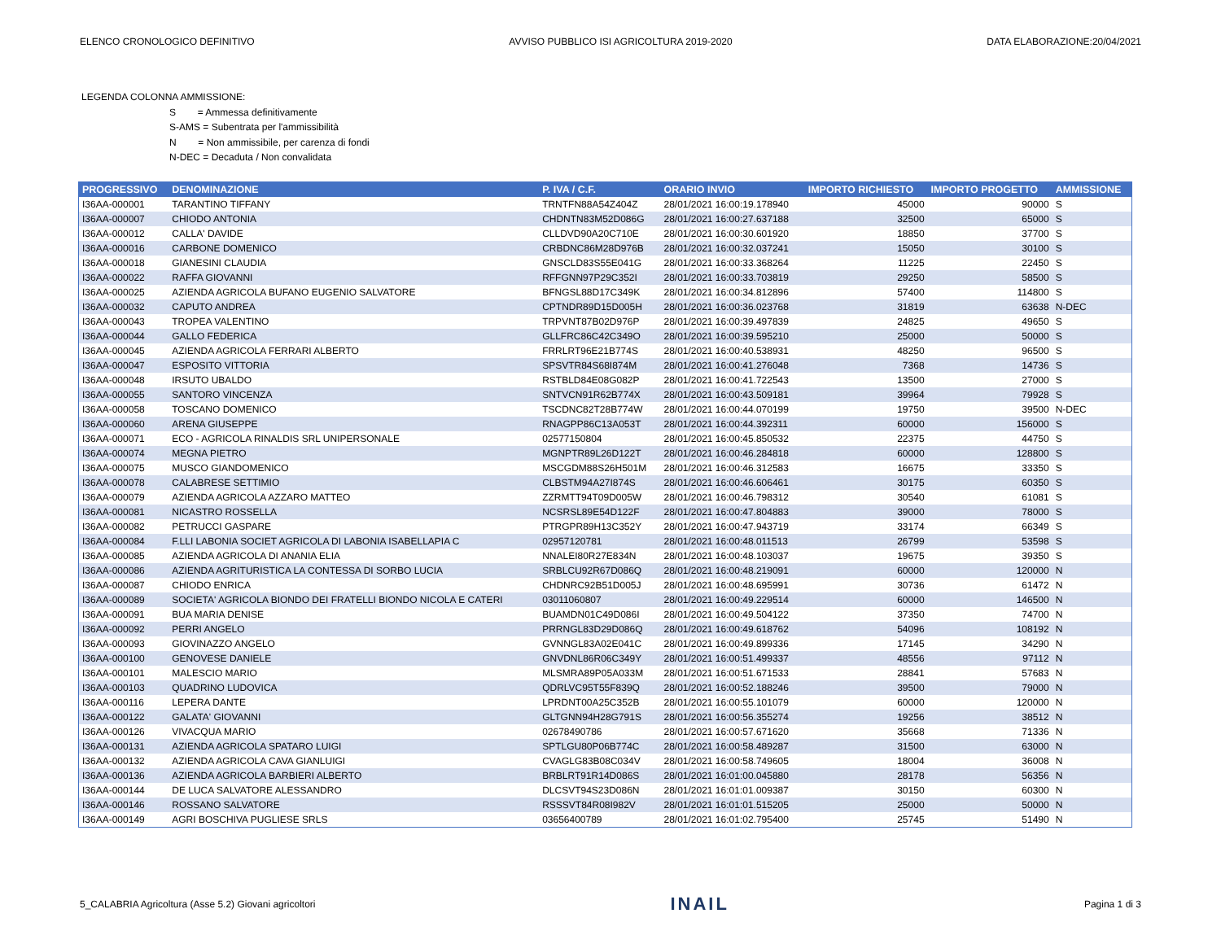ELENCO CRONOLOGICO DEFINITIVO AVVISO PUBBLICO ISI AGRICOLTURA 2019-2020 DATA ELABORAZIONE:20/04/2021
LEGENDA COLONNA AMMISSIONE:
S = Ammessa definitivamente
S-AMS = Subentrata per l'ammissibilità
N = Non ammissibile, per carenza di fondi
N-DEC = Decaduta / Non convalidata
| PROGRESSIVO | DENOMINAZIONE | P. IVA / C.F. | ORARIO INVIO | IMPORTO RICHIESTO | IMPORTO PROGETTO | AMMISSIONE |
| --- | --- | --- | --- | --- | --- | --- |
| I36AA-000001 | TARANTINO TIFFANY | TRNTFN88A54Z404Z | 28/01/2021 16:00:19.178940 | 45000 | 90000 | S |
| I36AA-000007 | CHIODO ANTONIA | CHDNTN83M52D086G | 28/01/2021 16:00:27.637188 | 32500 | 65000 | S |
| I36AA-000012 | CALLA' DAVIDE | CLLDVD90A20C710E | 28/01/2021 16:00:30.601920 | 18850 | 37700 | S |
| I36AA-000016 | CARBONE DOMENICO | CRBDNC86M28D976B | 28/01/2021 16:00:32.037241 | 15050 | 30100 | S |
| I36AA-000018 | GIANESINI CLAUDIA | GNSCLD83S55E041G | 28/01/2021 16:00:33.368264 | 11225 | 22450 | S |
| I36AA-000022 | RAFFA GIOVANNI | RFFGNN97P29C352I | 28/01/2021 16:00:33.703819 | 29250 | 58500 | S |
| I36AA-000025 | AZIENDA AGRICOLA BUFANO EUGENIO SALVATORE | BFNGSL88D17C349K | 28/01/2021 16:00:34.812896 | 57400 | 114800 | S |
| I36AA-000032 | CAPUTO ANDREA | CPTNDR89D15D005H | 28/01/2021 16:00:36.023768 | 31819 | 63638 | N-DEC |
| I36AA-000043 | TROPEA VALENTINO | TRPVNT87B02D976P | 28/01/2021 16:00:39.497839 | 24825 | 49650 | S |
| I36AA-000044 | GALLO FEDERICA | GLLFRC86C42C349O | 28/01/2021 16:00:39.595210 | 25000 | 50000 | S |
| I36AA-000045 | AZIENDA AGRICOLA FERRARI ALBERTO | FRRLRT96E21B774S | 28/01/2021 16:00:40.538931 | 48250 | 96500 | S |
| I36AA-000047 | ESPOSITO VITTORIA | SPSVTR84S68I874M | 28/01/2021 16:00:41.276048 | 7368 | 14736 | S |
| I36AA-000048 | IRSUTO UBALDO | RSTBLD84E08G082P | 28/01/2021 16:00:41.722543 | 13500 | 27000 | S |
| I36AA-000055 | SANTORO VINCENZA | SNTVCN91R62B774X | 28/01/2021 16:00:43.509181 | 39964 | 79928 | S |
| I36AA-000058 | TOSCANO DOMENICO | TSCDNC82T28B774W | 28/01/2021 16:00:44.070199 | 19750 | 39500 | N-DEC |
| I36AA-000060 | ARENA GIUSEPPE | RNAGPP86C13A053T | 28/01/2021 16:00:44.392311 | 60000 | 156000 | S |
| I36AA-000071 | ECO - AGRICOLA RINALDIS SRL UNIPERSONALE | 02577150804 | 28/01/2021 16:00:45.850532 | 22375 | 44750 | S |
| I36AA-000074 | MEGNA PIETRO | MGNPTR89L26D122T | 28/01/2021 16:00:46.284818 | 60000 | 128800 | S |
| I36AA-000075 | MUSCO GIANDOMENICO | MSCGDM88S26H501M | 28/01/2021 16:00:46.312583 | 16675 | 33350 | S |
| I36AA-000078 | CALABRESE SETTIMIO | CLBSTM94A27I874S | 28/01/2021 16:00:46.606461 | 30175 | 60350 | S |
| I36AA-000079 | AZIENDA AGRICOLA AZZARO MATTEO | ZZRMTT94T09D005W | 28/01/2021 16:00:46.798312 | 30540 | 61081 | S |
| I36AA-000081 | NICASTRO ROSSELLA | NCSRSL89E54D122F | 28/01/2021 16:00:47.804883 | 39000 | 78000 | S |
| I36AA-000082 | PETRUCCI GASPARE | PTRGPR89H13C352Y | 28/01/2021 16:00:47.943719 | 33174 | 66349 | S |
| I36AA-000084 | F.LLI LABONIA SOCIET AGRICOLA DI LABONIA ISABELLAPIA C | 02957120781 | 28/01/2021 16:00:48.011513 | 26799 | 53598 | S |
| I36AA-000085 | AZIENDA AGRICOLA DI ANANIA ELIA | NNALEI80R27E834N | 28/01/2021 16:00:48.103037 | 19675 | 39350 | S |
| I36AA-000086 | AZIENDA AGRITURISTICA LA CONTESSA DI SORBO LUCIA | SRBLCU92R67D086Q | 28/01/2021 16:00:48.219091 | 60000 | 120000 | N |
| I36AA-000087 | CHIODO ENRICA | CHDNRC92B51D005J | 28/01/2021 16:00:48.695991 | 30736 | 61472 | N |
| I36AA-000089 | SOCIETA' AGRICOLA BIONDO DEI FRATELLI BIONDO NICOLA E CATERI | 03011060807 | 28/01/2021 16:00:49.229514 | 60000 | 146500 | N |
| I36AA-000091 | BUA MARIA DENISE | BUAMDN01C49D086I | 28/01/2021 16:00:49.504122 | 37350 | 74700 | N |
| I36AA-000092 | PERRI ANGELO | PRRNGL83D29D086Q | 28/01/2021 16:00:49.618762 | 54096 | 108192 | N |
| I36AA-000093 | GIOVINAZZO ANGELO | GVNNGL83A02E041C | 28/01/2021 16:00:49.899336 | 17145 | 34290 | N |
| I36AA-000100 | GENOVESE DANIELE | GNVDNL86R06C349Y | 28/01/2021 16:00:51.499337 | 48556 | 97112 | N |
| I36AA-000101 | MALESCIO MARIO | MLSMRA89P05A033M | 28/01/2021 16:00:51.671533 | 28841 | 57683 | N |
| I36AA-000103 | QUADRINO LUDOVICA | QDRLVC95T55F839Q | 28/01/2021 16:00:52.188246 | 39500 | 79000 | N |
| I36AA-000116 | LEPERA DANTE | LPRDNT00A25C352B | 28/01/2021 16:00:55.101079 | 60000 | 120000 | N |
| I36AA-000122 | GALATA' GIOVANNI | GLTGNN94H28G791S | 28/01/2021 16:00:56.355274 | 19256 | 38512 | N |
| I36AA-000126 | VIVACQUA MARIO | 02678490786 | 28/01/2021 16:00:57.671620 | 35668 | 71336 | N |
| I36AA-000131 | AZIENDA AGRICOLA SPATARO LUIGI | SPTLGU80P06B774C | 28/01/2021 16:00:58.489287 | 31500 | 63000 | N |
| I36AA-000132 | AZIENDA AGRICOLA CAVA GIANLUIGI | CVAGLG83B08C034V | 28/01/2021 16:00:58.749605 | 18004 | 36008 | N |
| I36AA-000136 | AZIENDA AGRICOLA BARBIERI ALBERTO | BRBLRT91R14D086S | 28/01/2021 16:01:00.045880 | 28178 | 56356 | N |
| I36AA-000144 | DE LUCA SALVATORE ALESSANDRO | DLCSVT94S23D086N | 28/01/2021 16:01:01.009387 | 30150 | 60300 | N |
| I36AA-000146 | ROSSANO SALVATORE | RSSSVT84R08I982V | 28/01/2021 16:01:01.515205 | 25000 | 50000 | N |
| I36AA-000149 | AGRI BOSCHIVA PUGLIESE SRLS | 03656400789 | 28/01/2021 16:01:02.795400 | 25745 | 51490 | N |
5_CALABRIA Agricoltura (Asse 5.2) Giovani agricoltori INAIL Pagina 1 di 3